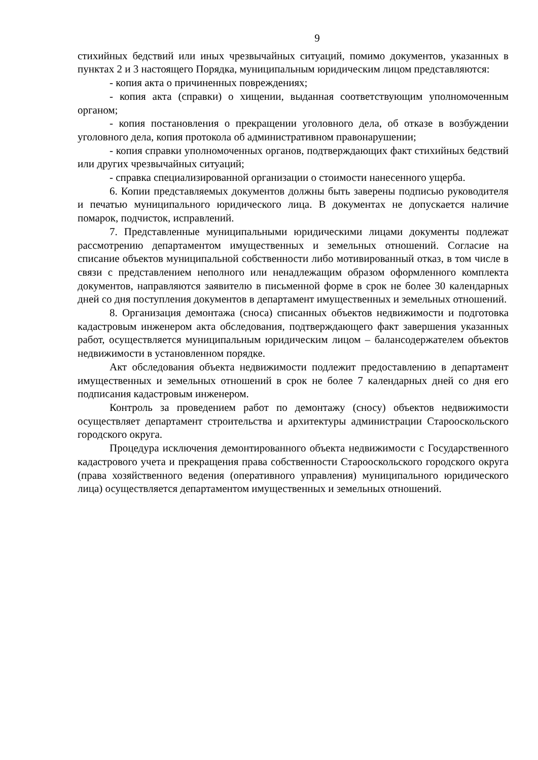9
стихийных бедствий или иных чрезвычайных ситуаций, помимо документов, указанных в пунктах 2 и 3 настоящего Порядка, муниципальным юридическим лицом представляются:
- копия акта о причиненных повреждениях;
- копия акта (справки) о хищении, выданная соответствующим уполномоченным органом;
- копия постановления о прекращении уголовного дела, об отказе в возбуждении уголовного дела, копия протокола об административном правонарушении;
- копия справки уполномоченных органов, подтверждающих факт стихийных бедствий или других чрезвычайных ситуаций;
- справка специализированной организации о стоимости нанесенного ущерба.
6. Копии представляемых документов должны быть заверены подписью руководителя и печатью муниципального юридического лица. В документах не допускается наличие помарок, подчисток, исправлений.
7. Представленные муниципальными юридическими лицами документы подлежат рассмотрению департаментом имущественных и земельных отношений. Согласие на списание объектов муниципальной собственности либо мотивированный отказ, в том числе в связи с представлением неполного или ненадлежащим образом оформленного комплекта документов, направляются заявителю в письменной форме в срок не более 30 календарных дней со дня поступления документов в департамент имущественных и земельных отношений.
8. Организация демонтажа (сноса) списанных объектов недвижимости и подготовка кадастровым инженером акта обследования, подтверждающего факт завершения указанных работ, осуществляется муниципальным юридическим лицом – балансодержателем объектов недвижимости в установленном порядке.
Акт обследования объекта недвижимости подлежит предоставлению в департамент имущественных и земельных отношений в срок не более 7 календарных дней со дня его подписания кадастровым инженером.
Контроль за проведением работ по демонтажу (сносу) объектов недвижимости осуществляет департамент строительства и архитектуры администрации Старооскольского городского округа.
Процедура исключения демонтированного объекта недвижимости с Государственного кадастрового учета и прекращения права собственности Старооскольского городского округа (права хозяйственного ведения (оперативного управления) муниципального юридического лица) осуществляется департаментом имущественных и земельных отношений.